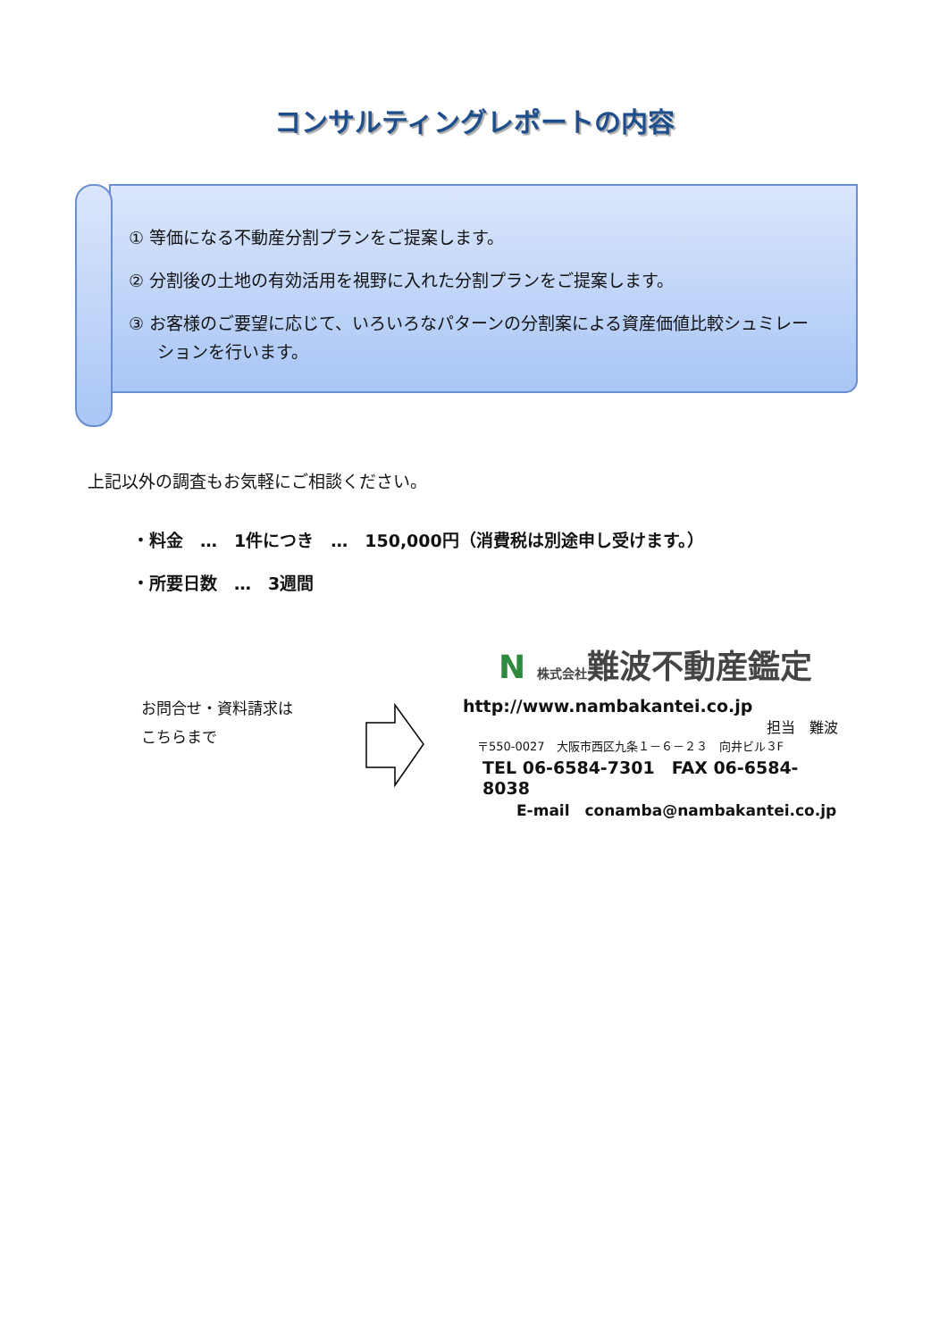コンサルティングレポートの内容
① 等価になる不動産分割プランをご提案します。
② 分割後の土地の有効活用を視野に入れた分割プランをご提案します。
③ お客様のご要望に応じて、いろいろなパターンの分割案による資産価値比較シュミレーションを行います。
上記以外の調査もお気軽にご相談ください。
・料金　…　1件につき　…　150,000円（消費税は別途申し受けます。）
・所要日数　…　3週間
お問合せ・資料請求は
こちらまで
N 株式会社難波不動産鑑定
http://www.nambakantei.co.jp
担当　難波
〒550-0027　大阪市西区九条１－６－２３　向井ビル３F
TEL 06-6584-7301　FAX 06-6584-8038
E-mail　conamba@nambakantei.co.jp